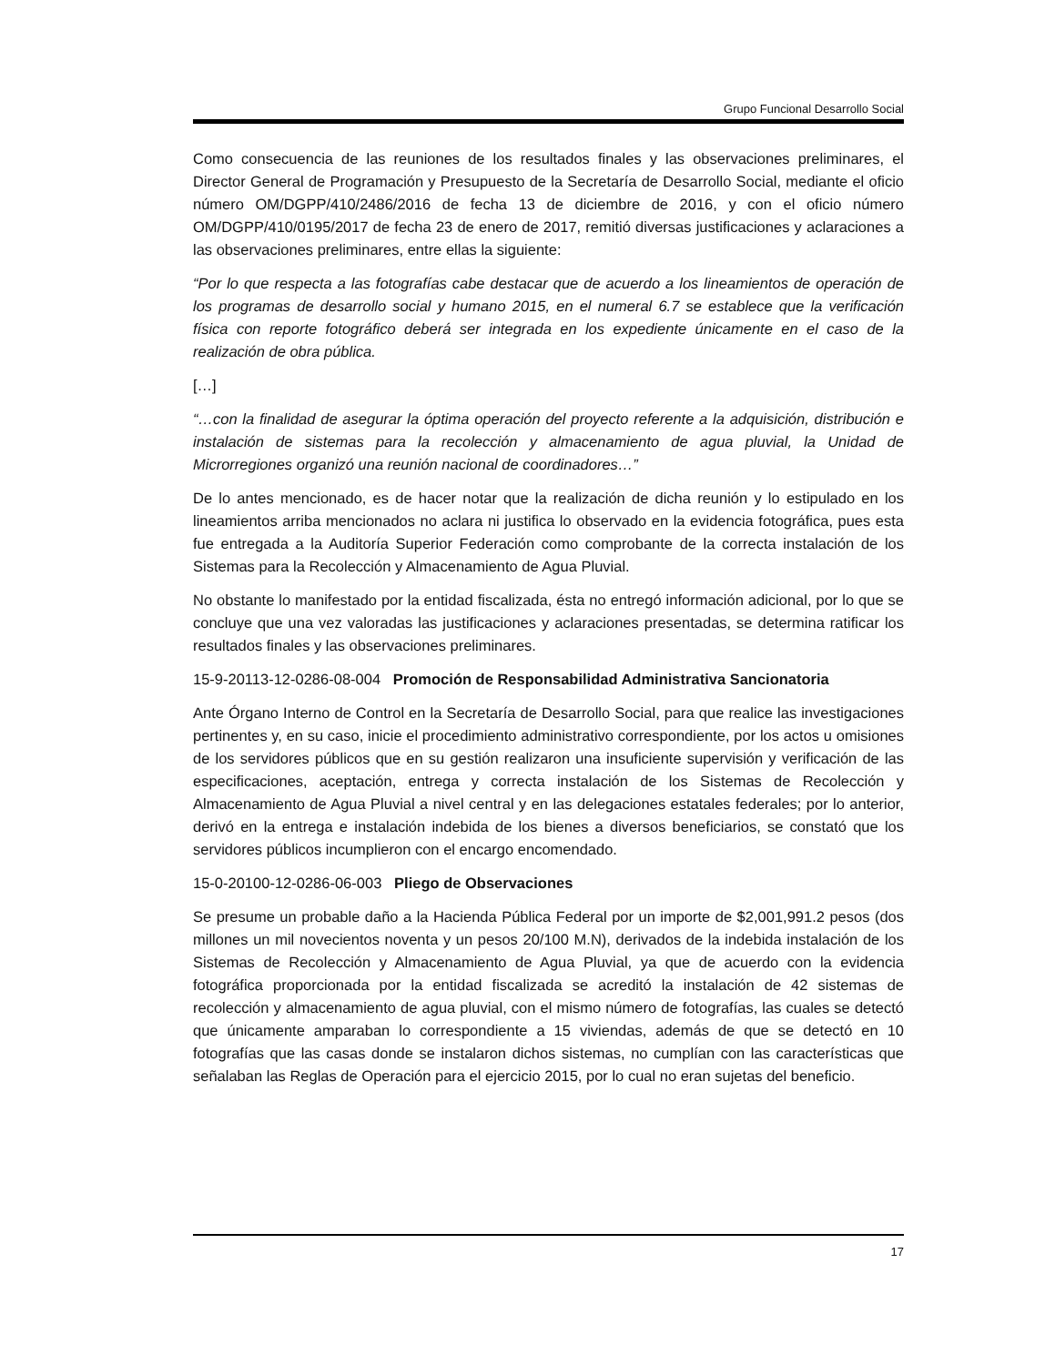Grupo Funcional Desarrollo Social
Como consecuencia de las reuniones de los resultados finales y las observaciones preliminares, el Director General de Programación y Presupuesto de la Secretaría de Desarrollo Social, mediante el oficio número OM/DGPP/410/2486/2016 de fecha 13 de diciembre de 2016, y con el oficio número OM/DGPP/410/0195/2017 de fecha 23 de enero de 2017, remitió diversas justificaciones y aclaraciones a las observaciones preliminares, entre ellas la siguiente:
“Por lo que respecta a las fotografías cabe destacar que de acuerdo a los lineamientos de operación de los programas de desarrollo social y humano 2015, en el numeral 6.7 se establece que la verificación física con reporte fotográfico deberá ser integrada en los expediente únicamente en el caso de la realización de obra pública.
[…]
“…con la finalidad de asegurar la óptima operación del proyecto referente a la adquisición, distribución e instalación de sistemas para la recolección y almacenamiento de agua pluvial, la Unidad de Microrregiones organizó una reunión nacional de coordinadores…”
De lo antes mencionado, es de hacer notar que la realización de dicha reunión y lo estipulado en los lineamientos arriba mencionados no aclara ni justifica lo observado en la evidencia fotográfica, pues esta fue entregada a la Auditoría Superior Federación como comprobante de la correcta instalación de los Sistemas para la Recolección y Almacenamiento de Agua Pluvial.
No obstante lo manifestado por la entidad fiscalizada, ésta no entregó información adicional, por lo que se concluye que una vez valoradas las justificaciones y aclaraciones presentadas, se determina ratificar los resultados finales y las observaciones preliminares.
15-9-20113-12-0286-08-004 Promoción de Responsabilidad Administrativa Sancionatoria
Ante Órgano Interno de Control en la Secretaría de Desarrollo Social, para que realice las investigaciones pertinentes y, en su caso, inicie el procedimiento administrativo correspondiente, por los actos u omisiones de los servidores públicos que en su gestión realizaron una insuficiente supervisión y verificación de las especificaciones, aceptación, entrega y correcta instalación de los Sistemas de Recolección y Almacenamiento de Agua Pluvial a nivel central y en las delegaciones estatales federales; por lo anterior, derivó en la entrega e instalación indebida de los bienes a diversos beneficiarios, se constató que los servidores públicos incumplieron con el encargo encomendado.
15-0-20100-12-0286-06-003 Pliego de Observaciones
Se presume un probable daño a la Hacienda Pública Federal por un importe de $2,001,991.2 pesos (dos millones un mil novecientos noventa y un pesos 20/100 M.N), derivados de la indebida instalación de los Sistemas de Recolección y Almacenamiento de Agua Pluvial, ya que de acuerdo con la evidencia fotográfica proporcionada por la entidad fiscalizada se acreditó la instalación de 42 sistemas de recolección y almacenamiento de agua pluvial, con el mismo número de fotografías, las cuales se detectó que únicamente amparaban lo correspondiente a 15 viviendas, además de que se detectó en 10 fotografías que las casas donde se instalaron dichos sistemas, no cumplían con las características que señalaban las Reglas de Operación para el ejercicio 2015, por lo cual no eran sujetas del beneficio.
17